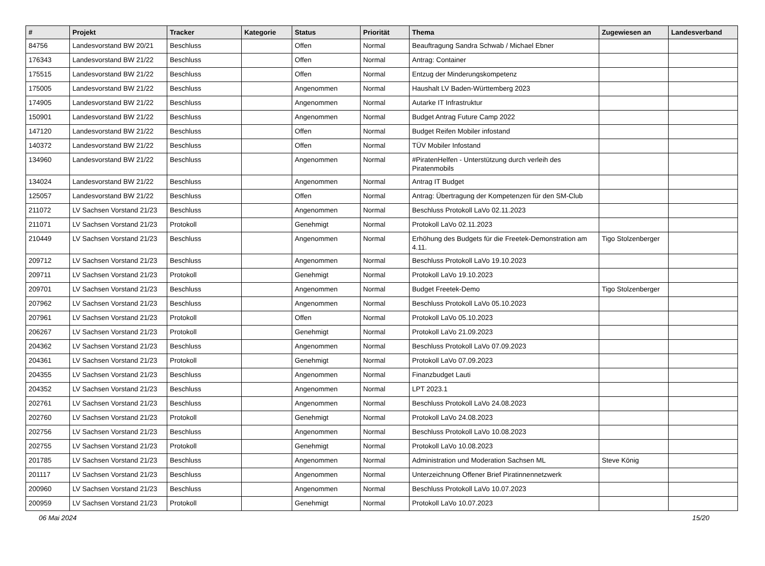| # | Projekt | Tracker | Kategorie | Status | Priorität | Thema | Zugewiesen an | Landesverband |
| --- | --- | --- | --- | --- | --- | --- | --- | --- |
| 84756 | Landesvorstand BW 20/21 | Beschluss | | Offen | Normal | Beauftragung Sandra Schwab / Michael Ebner | | |
| 176343 | Landesvorstand BW 21/22 | Beschluss | | Offen | Normal | Antrag: Container | | |
| 175515 | Landesvorstand BW 21/22 | Beschluss | | Offen | Normal | Entzug der Minderungskompetenz | | |
| 175005 | Landesvorstand BW 21/22 | Beschluss | | Angenommen | Normal | Haushalt LV Baden-Württemberg 2023 | | |
| 174905 | Landesvorstand BW 21/22 | Beschluss | | Angenommen | Normal | Autarke IT Infrastruktur | | |
| 150901 | Landesvorstand BW 21/22 | Beschluss | | Angenommen | Normal | Budget Antrag Future Camp 2022 | | |
| 147120 | Landesvorstand BW 21/22 | Beschluss | | Offen | Normal | Budget Reifen Mobiler infostand | | |
| 140372 | Landesvorstand BW 21/22 | Beschluss | | Offen | Normal | TÜV Mobiler Infostand | | |
| 134960 | Landesvorstand BW 21/22 | Beschluss | | Angenommen | Normal | #PiratenHelfen - Unterstützung durch verleih des Piratenmobils | | |
| 134024 | Landesvorstand BW 21/22 | Beschluss | | Angenommen | Normal | Antrag IT Budget | | |
| 125057 | Landesvorstand BW 21/22 | Beschluss | | Offen | Normal | Antrag: Übertragung der Kompetenzen für den SM-Club | | |
| 211072 | LV Sachsen Vorstand 21/23 | Beschluss | | Angenommen | Normal | Beschluss Protokoll LaVo 02.11.2023 | | |
| 211071 | LV Sachsen Vorstand 21/23 | Protokoll | | Genehmigt | Normal | Protokoll LaVo 02.11.2023 | | |
| 210449 | LV Sachsen Vorstand 21/23 | Beschluss | | Angenommen | Normal | Erhöhung des Budgets für die Freetek-Demonstration am 4.11. | Tigo Stolzenberger | |
| 209712 | LV Sachsen Vorstand 21/23 | Beschluss | | Angenommen | Normal | Beschluss Protokoll LaVo 19.10.2023 | | |
| 209711 | LV Sachsen Vorstand 21/23 | Protokoll | | Genehmigt | Normal | Protokoll LaVo 19.10.2023 | | |
| 209701 | LV Sachsen Vorstand 21/23 | Beschluss | | Angenommen | Normal | Budget Freetek-Demo | Tigo Stolzenberger | |
| 207962 | LV Sachsen Vorstand 21/23 | Beschluss | | Angenommen | Normal | Beschluss Protokoll LaVo 05.10.2023 | | |
| 207961 | LV Sachsen Vorstand 21/23 | Protokoll | | Offen | Normal | Protokoll LaVo 05.10.2023 | | |
| 206267 | LV Sachsen Vorstand 21/23 | Protokoll | | Genehmigt | Normal | Protokoll LaVo 21.09.2023 | | |
| 204362 | LV Sachsen Vorstand 21/23 | Beschluss | | Angenommen | Normal | Beschluss Protokoll LaVo 07.09.2023 | | |
| 204361 | LV Sachsen Vorstand 21/23 | Protokoll | | Genehmigt | Normal | Protokoll LaVo 07.09.2023 | | |
| 204355 | LV Sachsen Vorstand 21/23 | Beschluss | | Angenommen | Normal | Finanzbudget Lauti | | |
| 204352 | LV Sachsen Vorstand 21/23 | Beschluss | | Angenommen | Normal | LPT 2023.1 | | |
| 202761 | LV Sachsen Vorstand 21/23 | Beschluss | | Angenommen | Normal | Beschluss Protokoll LaVo 24.08.2023 | | |
| 202760 | LV Sachsen Vorstand 21/23 | Protokoll | | Genehmigt | Normal | Protokoll LaVo 24.08.2023 | | |
| 202756 | LV Sachsen Vorstand 21/23 | Beschluss | | Angenommen | Normal | Beschluss Protokoll LaVo 10.08.2023 | | |
| 202755 | LV Sachsen Vorstand 21/23 | Protokoll | | Genehmigt | Normal | Protokoll LaVo 10.08.2023 | | |
| 201785 | LV Sachsen Vorstand 21/23 | Beschluss | | Angenommen | Normal | Administration und Moderation Sachsen ML | Steve König | |
| 201117 | LV Sachsen Vorstand 21/23 | Beschluss | | Angenommen | Normal | Unterzeichnung Offener Brief Piratinnennetzwerk | | |
| 200960 | LV Sachsen Vorstand 21/23 | Beschluss | | Angenommen | Normal | Beschluss Protokoll LaVo 10.07.2023 | | |
| 200959 | LV Sachsen Vorstand 21/23 | Protokoll | | Genehmigt | Normal | Protokoll LaVo 10.07.2023 | | |
06 Mai 2024 15/20